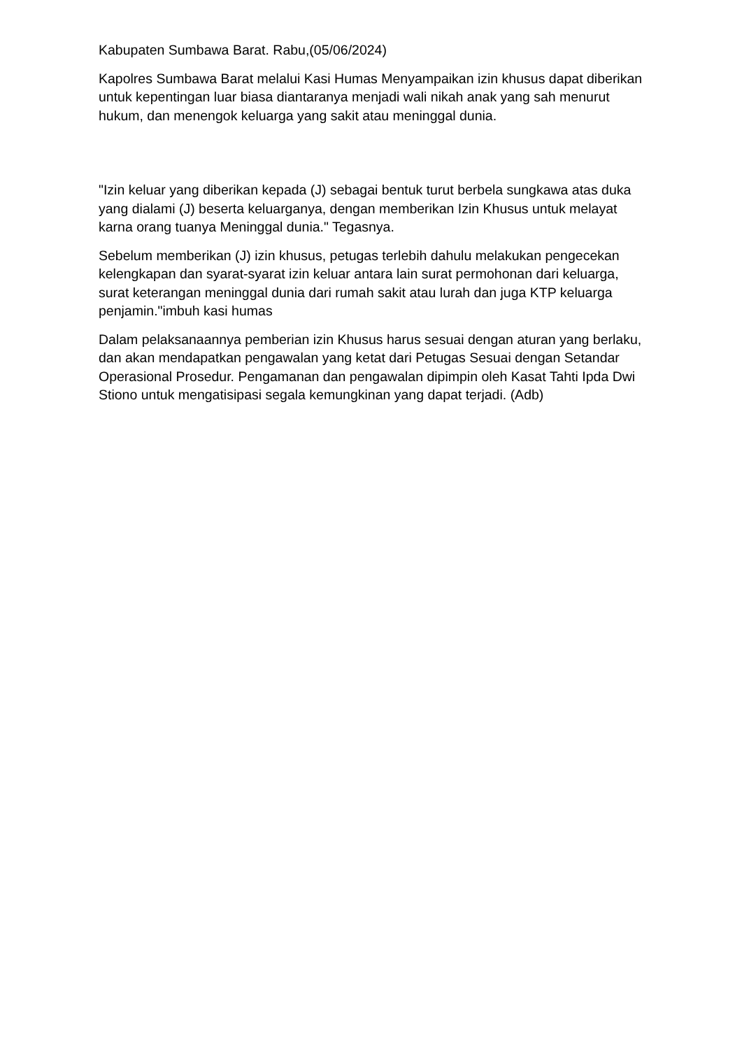Kabupaten Sumbawa Barat. Rabu,(05/06/2024)
Kapolres Sumbawa Barat melalui Kasi Humas Menyampaikan izin khusus dapat diberikan untuk kepentingan luar biasa diantaranya menjadi wali nikah anak yang sah menurut hukum, dan menengok keluarga yang sakit atau meninggal dunia.
"Izin keluar yang diberikan kepada (J) sebagai bentuk turut berbela sungkawa atas duka yang dialami (J) beserta keluarganya, dengan memberikan Izin Khusus untuk melayat karna orang tuanya Meninggal dunia." Tegasnya.
Sebelum memberikan (J) izin khusus, petugas terlebih dahulu melakukan pengecekan kelengkapan dan syarat-syarat izin keluar antara lain surat permohonan dari keluarga, surat keterangan meninggal dunia dari rumah sakit atau lurah dan juga KTP keluarga penjamin."imbuh kasi humas
Dalam pelaksanaannya pemberian izin Khusus harus sesuai dengan aturan yang berlaku, dan akan mendapatkan pengawalan yang ketat dari Petugas Sesuai dengan Setandar Operasional Prosedur. Pengamanan dan pengawalan dipimpin oleh Kasat Tahti Ipda Dwi Stiono untuk mengatisipasi segala kemungkinan yang dapat terjadi. (Adb)